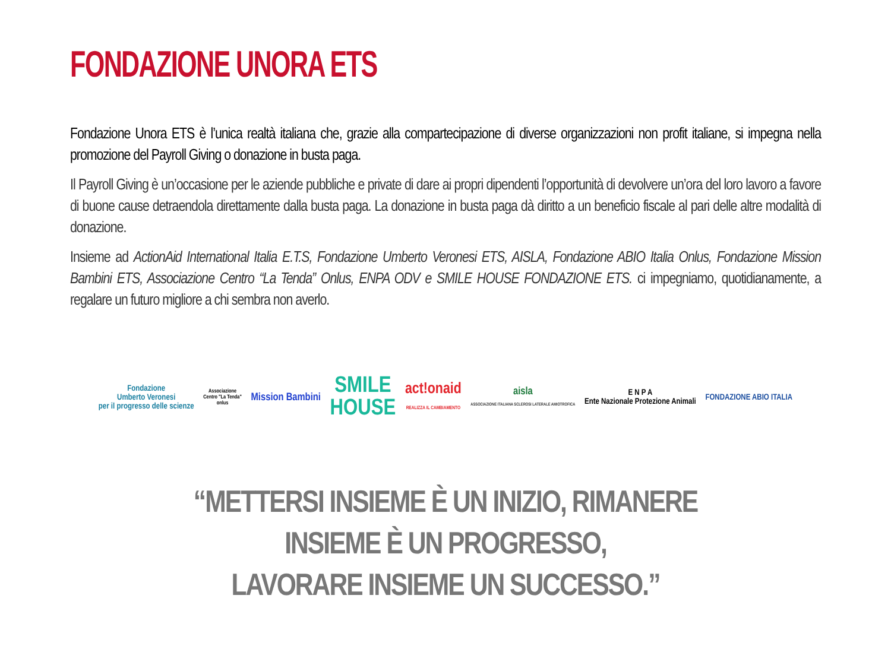FONDAZIONE UNORA ETS
Fondazione Unora ETS è l’unica realtà italiana che, grazie alla compartecipazione di diverse organizzazioni non profit italiane, si impegna nella promozione del Payroll Giving o donazione in busta paga.
Il Payroll Giving è un’occasione per le aziende pubbliche e private di dare ai propri dipendenti l’opportunità di devolvere un’ora del loro lavoro a favore di buone cause detraendola direttamente dalla busta paga. La donazione in busta paga dà diritto a un beneficio fiscale al pari delle altre modalità di donazione.
Insieme ad ActionAid International Italia E.T.S, Fondazione Umberto Veronesi ETS, AISLA, Fondazione ABIO Italia Onlus, Fondazione Mission Bambini ETS, Associazione Centro “La Tenda” Onlus, ENPA ODV e SMILE HOUSE FONDAZIONE ETS. ci impegniamo, quotidianamente, a regalare un futuro migliore a chi sembra non averlo.
Fondazione
Umberto Veronesi
per il progresso delle scienze
Associazione
Centro "La Tenda"
onlus
Mission Bambini
SMILE
HOUSE
act!onaid
REALIZZA IL CAMBIAMENTO
aisla
ASSOCIAZIONE ITALIANA SCLEROSI LATERALE AMIOTROFICA
E N P A
Ente Nazionale Protezione Animali
FONDAZIONE ABIO ITALIA
“METTERSI INSIEME È UN INIZIO, RIMANERE
INSIEME È UN PROGRESSO,
LAVORARE INSIEME UN SUCCESSO.”